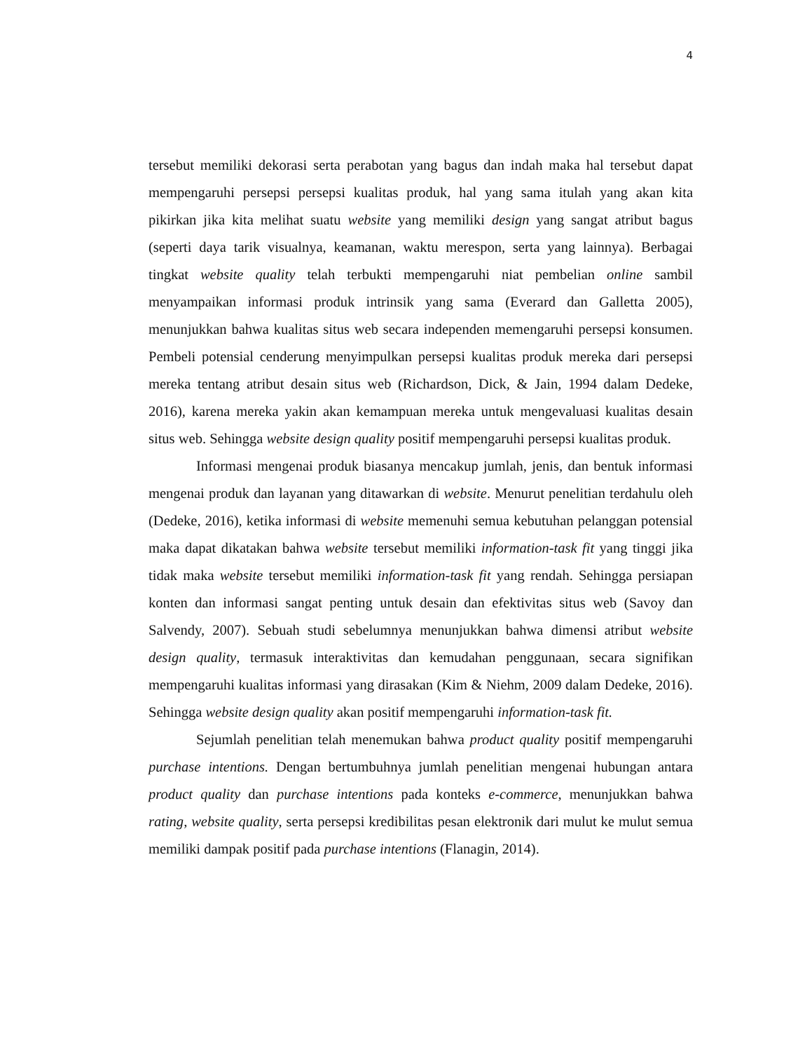4
tersebut memiliki dekorasi serta perabotan yang bagus dan indah maka hal tersebut dapat mempengaruhi persepsi persepsi kualitas produk, hal yang sama itulah yang akan kita pikirkan jika kita melihat suatu website yang memiliki design yang sangat atribut bagus (seperti daya tarik visualnya, keamanan, waktu merespon, serta yang lainnya). Berbagai tingkat website quality telah terbukti mempengaruhi niat pembelian online sambil menyampaikan informasi produk intrinsik yang sama (Everard dan Galletta 2005), menunjukkan bahwa kualitas situs web secara independen memengaruhi persepsi konsumen. Pembeli potensial cenderung menyimpulkan persepsi kualitas produk mereka dari persepsi mereka tentang atribut desain situs web (Richardson, Dick, & Jain, 1994 dalam Dedeke, 2016), karena mereka yakin akan kemampuan mereka untuk mengevaluasi kualitas desain situs web. Sehingga website design quality positif mempengaruhi persepsi kualitas produk.
Informasi mengenai produk biasanya mencakup jumlah, jenis, dan bentuk informasi mengenai produk dan layanan yang ditawarkan di website. Menurut penelitian terdahulu oleh (Dedeke, 2016), ketika informasi di website memenuhi semua kebutuhan pelanggan potensial maka dapat dikatakan bahwa website tersebut memiliki information-task fit yang tinggi jika tidak maka website tersebut memiliki information-task fit yang rendah. Sehingga persiapan konten dan informasi sangat penting untuk desain dan efektivitas situs web (Savoy dan Salvendy, 2007). Sebuah studi sebelumnya menunjukkan bahwa dimensi atribut website design quality, termasuk interaktivitas dan kemudahan penggunaan, secara signifikan mempengaruhi kualitas informasi yang dirasakan (Kim & Niehm, 2009 dalam Dedeke, 2016). Sehingga website design quality akan positif mempengaruhi information-task fit.
Sejumlah penelitian telah menemukan bahwa product quality positif mempengaruhi purchase intentions. Dengan bertumbuhnya jumlah penelitian mengenai hubungan antara product quality dan purchase intentions pada konteks e-commerce, menunjukkan bahwa rating, website quality, serta persepsi kredibilitas pesan elektronik dari mulut ke mulut semua memiliki dampak positif pada purchase intentions (Flanagin, 2014).